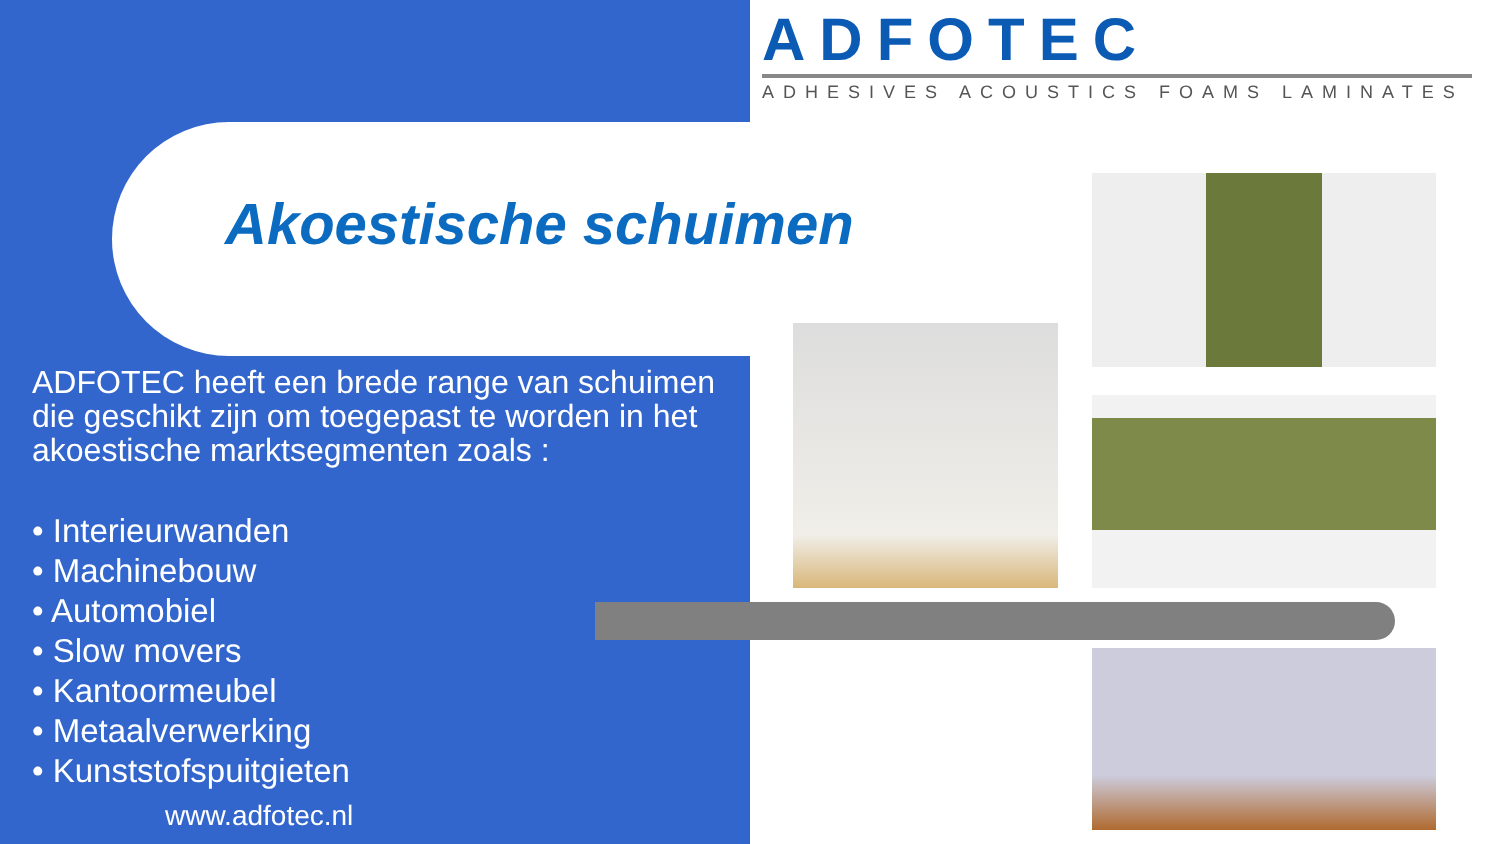ADFOTEC
ADHESIVES ACOUSTICS FOAMS LAMINATES
Akoestische schuimen
ADFOTEC heeft een brede range van schuimen die geschikt zijn om toegepast te worden in het akoestische marktsegmenten zoals :
• Interieurwanden
• Machinebouw
• Automobiel
• Slow movers
• Kantoormeubel
• Metaalverwerking
• Kunststofspuitgieten
www.adfotec.nl